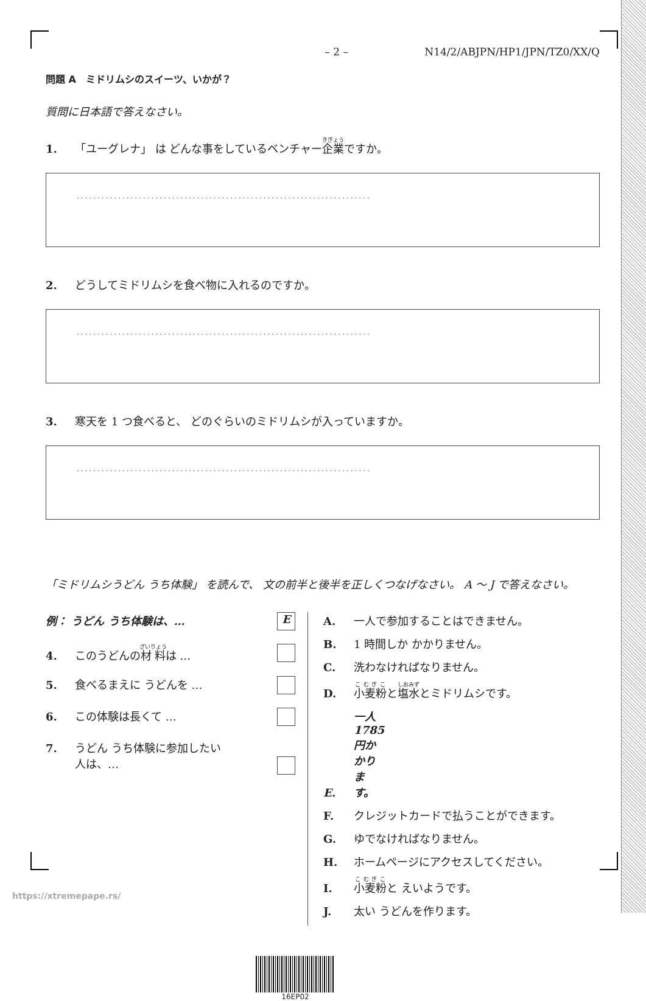– 2 – N14/2/ABJPN/HP1/JPN/TZ0/XX/Q
問題 A　ミドリムシのスイーツ、いかが？
質問に日本語で答えなさい。
1. 「ユーグレナ」 は どんな事をしているベンチャー企業ですか。
.......................................................................
2. どうしてミドリムシを食べ物に入れるのですか。
.......................................................................
3. 寒天を 1 つ食べると、 どのぐらいのミドリムシが入っていますか。
.......................................................................
「ミドリムシうどん うち体験」 を読んで、 文の前半と後半を正しくつなげなさい。 A ～ J で答えなさい。
例： うどん うち体験は、… E
4. このうどんの材料は …
5. 食べるまえに うどんを …
6. この体験は長くて …
7. うどん うち体験に参加したい
人は、…
A. 一人で参加することはできません。
B. 1 時間しか かかりません。
C. 洗わなければなりません。
D. 小麦粉と塩水とミドリムシです。
E. 一人 1785 円かかります。
F. クレジットカードで払うことができます。
G. ゆでなければなりません。
H. ホームページにアクセスしてください。
I. 小麦粉と えいようです。
J. 太い うどんを作ります。
16EP02
https://xtremepape.rs/